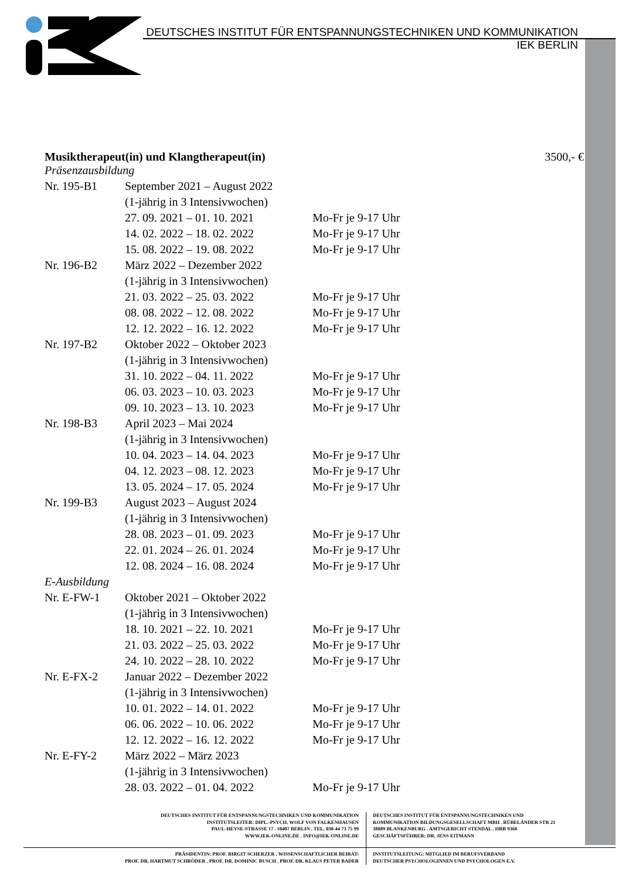DEUTSCHES INSTITUT FÜR ENTSPANNUNGSTECHNIKEN UND KOMMUNIKATION
IEK BERLIN
Musiktherapeut(in) und Klangtherapeut(in) 3500,- €
| Präsenzausbildung | | |
| Nr. 195-B1 | September 2021 – August 2022 | |
| | (1-jährig in 3 Intensivwochen) | |
| | 27. 09. 2021 – 01. 10. 2021 | Mo-Fr je 9-17 Uhr |
| | 14. 02. 2022 – 18. 02. 2022 | Mo-Fr je 9-17 Uhr |
| | 15. 08. 2022 – 19. 08. 2022 | Mo-Fr je 9-17 Uhr |
| Nr. 196-B2 | März 2022 – Dezember 2022 | |
| | (1-jährig in 3 Intensivwochen) | |
| | 21. 03. 2022 – 25. 03. 2022 | Mo-Fr je 9-17 Uhr |
| | 08. 08. 2022 – 12. 08. 2022 | Mo-Fr je 9-17 Uhr |
| | 12. 12. 2022 – 16. 12. 2022 | Mo-Fr je 9-17 Uhr |
| Nr. 197-B2 | Oktober 2022 – Oktober 2023 | |
| | (1-jährig in 3 Intensivwochen) | |
| | 31. 10. 2022 – 04. 11. 2022 | Mo-Fr je 9-17 Uhr |
| | 06. 03. 2023 – 10. 03. 2023 | Mo-Fr je 9-17 Uhr |
| | 09. 10. 2023 – 13. 10. 2023 | Mo-Fr je 9-17 Uhr |
| Nr. 198-B3 | April 2023 – Mai 2024 | |
| | (1-jährig in 3 Intensivwochen) | |
| | 10. 04. 2023 – 14. 04. 2023 | Mo-Fr je 9-17 Uhr |
| | 04. 12. 2023 – 08. 12. 2023 | Mo-Fr je 9-17 Uhr |
| | 13. 05. 2024 – 17. 05. 2024 | Mo-Fr je 9-17 Uhr |
| Nr. 199-B3 | August 2023 – August 2024 | |
| | (1-jährig in 3 Intensivwochen) | |
| | 28. 08. 2023 – 01. 09. 2023 | Mo-Fr je 9-17 Uhr |
| | 22. 01. 2024 – 26. 01. 2024 | Mo-Fr je 9-17 Uhr |
| | 12. 08. 2024 – 16. 08. 2024 | Mo-Fr je 9-17 Uhr |
| E-Ausbildung | | |
| Nr. E-FW-1 | Oktober 2021 – Oktober 2022 | |
| | (1-jährig in 3 Intensivwochen) | |
| | 18. 10. 2021 – 22. 10. 2021 | Mo-Fr je 9-17 Uhr |
| | 21. 03. 2022 – 25. 03. 2022 | Mo-Fr je 9-17 Uhr |
| | 24. 10. 2022 – 28. 10. 2022 | Mo-Fr je 9-17 Uhr |
| Nr. E-FX-2 | Januar 2022 – Dezember 2022 | |
| | (1-jährig in 3 Intensivwochen) | |
| | 10. 01. 2022 – 14. 01. 2022 | Mo-Fr je 9-17 Uhr |
| | 06. 06. 2022 – 10. 06. 2022 | Mo-Fr je 9-17 Uhr |
| | 12. 12. 2022 – 16. 12. 2022 | Mo-Fr je 9-17 Uhr |
| Nr. E-FY-2 | März 2022 – März 2023 | |
| | (1-jährig in 3 Intensivwochen) | |
| | 28. 03. 2022 – 01. 04. 2022 | Mo-Fr je 9-17 Uhr |
DEUTSCHES INSTITUT FÜR ENTSPANNUNGSTECHNIKEN UND KOMMUNIKATION
INSTITUTSLEITER: DIPL.-PSYCH. WOLF VON FALKENHAUSEN
PAUL-HEYSE-STRASSE 17 . 10407 BERLIN . TEL. 030-44 73 75 99
WWW.IEK-ONLINE.DE . INFO@IEK-ONLINE.DE
DEUTSCHES INSTITUT FÜR ENTSPANNUNGSTECHNIKEN UND
KOMMUNIKATION BILDUNGSGESELLSCHAFT MBH . RÜBELÄNDER STR 21
38889 BLANKENBURG . AMTSGERICHT STENDAL . HRB 9360
GESCHÄFTSFÜHRER: DR. JENS EITMANN
PRÄSIDENTIN: PROF. BIRGIT SCHERZER . WISSENSCHAFTLICHER BEIRAT:
PROF. DR. HARTMUT SCHRÖDER . PROF. DR. DOMINIC BUSCH . PROF. DR. KLAUS PETER BADER
INSTITUTSLEITUNG: MITGLIED IM BERUFSVERBAND
DEUTSCHER PSYCHOLOGINNEN UND PSYCHOLOGEN E.V.